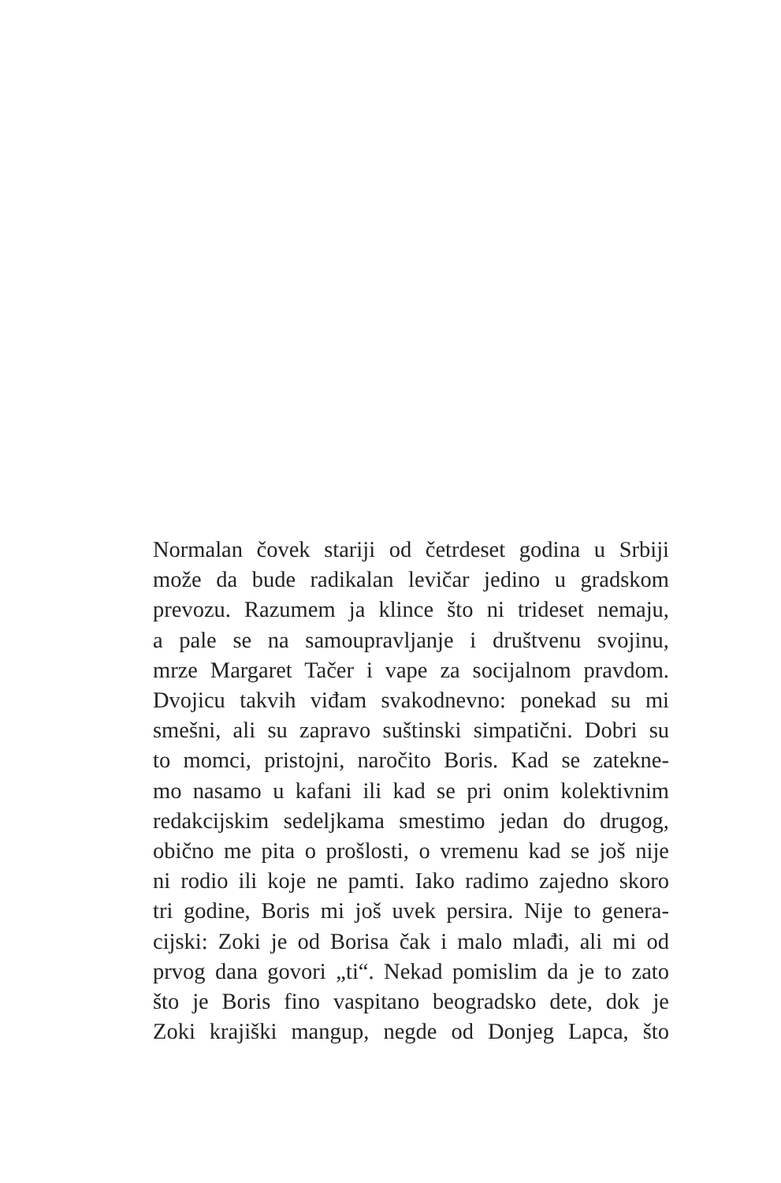Normalan čovek stariji od četrdeset godina u Srbiji
može da bude radikalan levičar jedino u gradskom
prevozu. Razumem ja klince što ni trideset nemaju,
a pale se na samoupravljanje i društvenu svojinu,
mrze Margaret Tačer i vape za socijalnom pravdom.
Dvojicu takvih viđam svakodnevno: ponekad su mi
smešni, ali su zapravo suštinski simpatični. Dobri su
to momci, pristojni, naročito Boris. Kad se zatekne-
mo nasamo u kafani ili kad se pri onim kolektivnim
redakcijskim sedeljkama smestimo jedan do drugog,
obično me pita o prošlosti, o vremenu kad se još nije
ni rodio ili koje ne pamti. Iako radimo zajedno skoro
tri godine, Boris mi još uvek persira. Nije to genera-
cijski: Zoki je od Borisa čak i malo mlađi, ali mi od
prvog dana govori „ti“. Nekad pomislim da je to zato
što je Boris fino vaspitano beogradsko dete, dok je
Zoki krajiški mangup, negde od Donjeg Lapca, što